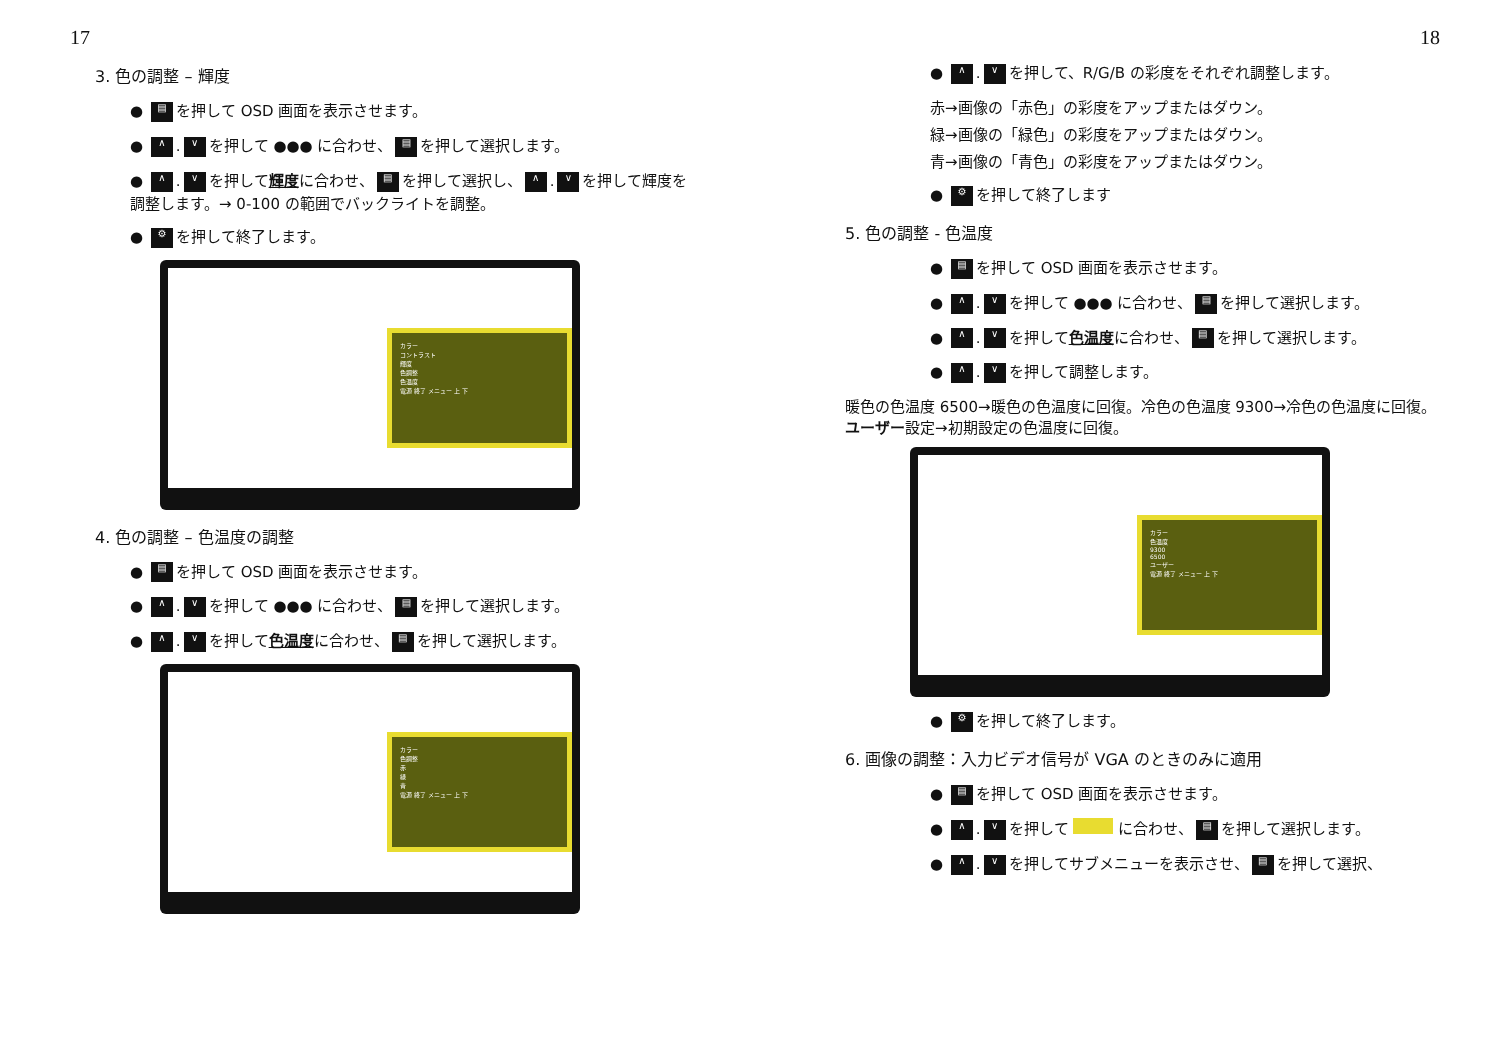17
3. 色の調整 – 輝度
● ▤ を押して OSD 画面を表示させます。
● ∧. ∨ を押して ●●● に合わせ、 ▤ を押して選択します。
● ∧. ∨ を押して輝度に合わせ、 ▤ を押して選択し、 ∧. ∨ を押して輝度を調整します。→ 0-100 の範囲でバックライトを調整。
● ⚙ を押して終了します。
カラー
コントラスト
輝度
色調整
色温度
電源 終了 メニュー 上 下
4. 色の調整 – 色温度の調整
● ▤ を押して OSD 画面を表示させます。
● ∧. ∨ を押して ●●● に合わせ、 ▤ を押して選択します。
● ∧. ∨ を押して色温度に合わせ、 ▤ を押して選択します。
カラー
色調整
赤
緑
青
電源 終了 メニュー 上 下
18
● ∧. ∨ を押して、R/G/B の彩度をそれぞれ調整します。
赤→画像の「赤色」の彩度をアップまたはダウン。
緑→画像の「緑色」の彩度をアップまたはダウン。
青→画像の「青色」の彩度をアップまたはダウン。
● ⚙ を押して終了します
5. 色の調整 - 色温度
● ▤ を押して OSD 画面を表示させます。
● ∧. ∨ を押して ●●● に合わせ、 ▤ を押して選択します。
● ∧. ∨ を押して色温度に合わせ、 ▤ を押して選択します。
● ∧. ∨ を押して調整します。
暖色の色温度 6500→暖色の色温度に回復。冷色の色温度 9300→冷色の色温度に回復。ユーザー設定→初期設定の色温度に回復。
カラー
色温度
9300
6500
ユーザー
電源 終了 メニュー 上 下
● ⚙ を押して終了します。
6. 画像の調整：入力ビデオ信号が VGA のときのみに適用
● ▤ を押して OSD 画面を表示させます。
● ∧. ∨ を押して に合わせ、 ▤ を押して選択します。
● ∧. ∨ を押してサブメニューを表示させ、 ▤ を押して選択、